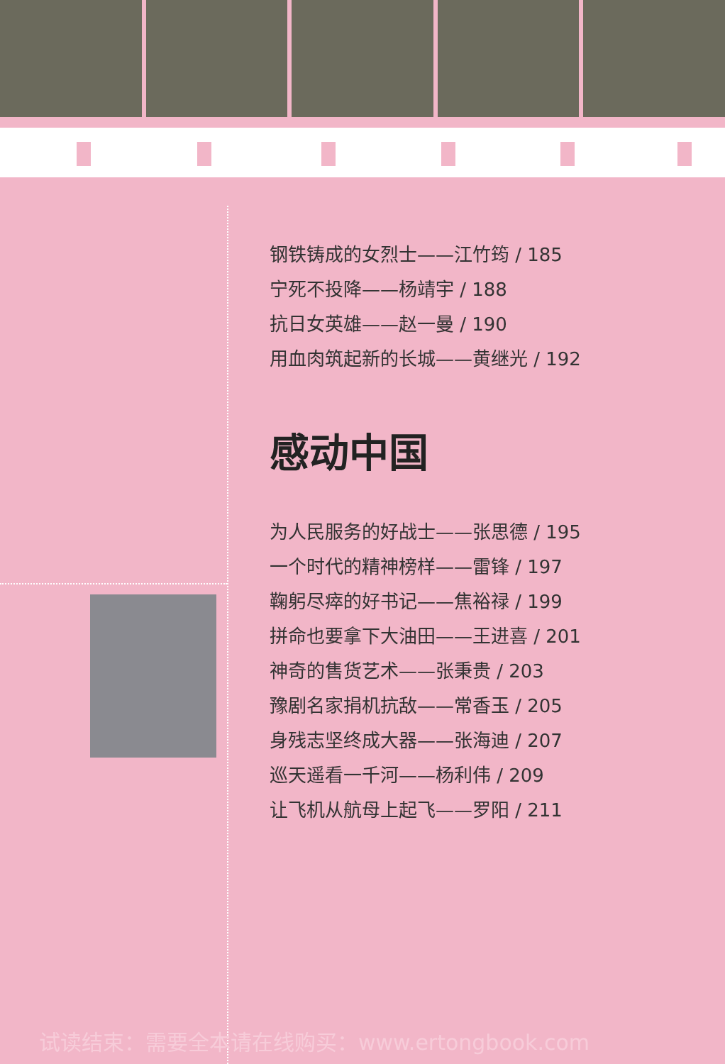钢铁铸成的女烈士——江竹筠 / 185
宁死不投降——杨靖宇 / 188
抗日女英雄——赵一曼 / 190
用血肉筑起新的长城——黄继光 / 192
感动中国
为人民服务的好战士——张思德 / 195
一个时代的精神榜样——雷锋 / 197
鞠躬尽瘁的好书记——焦裕禄 / 199
拼命也要拿下大油田——王进喜 / 201
神奇的售货艺术——张秉贵 / 203
豫剧名家捐机抗敌——常香玉 / 205
身残志坚终成大器——张海迪 / 207
巡天遥看一千河——杨利伟 / 209
让飞机从航母上起飞——罗阳 / 211
试读结束：需要全本请在线购买：www.ertongbook.com